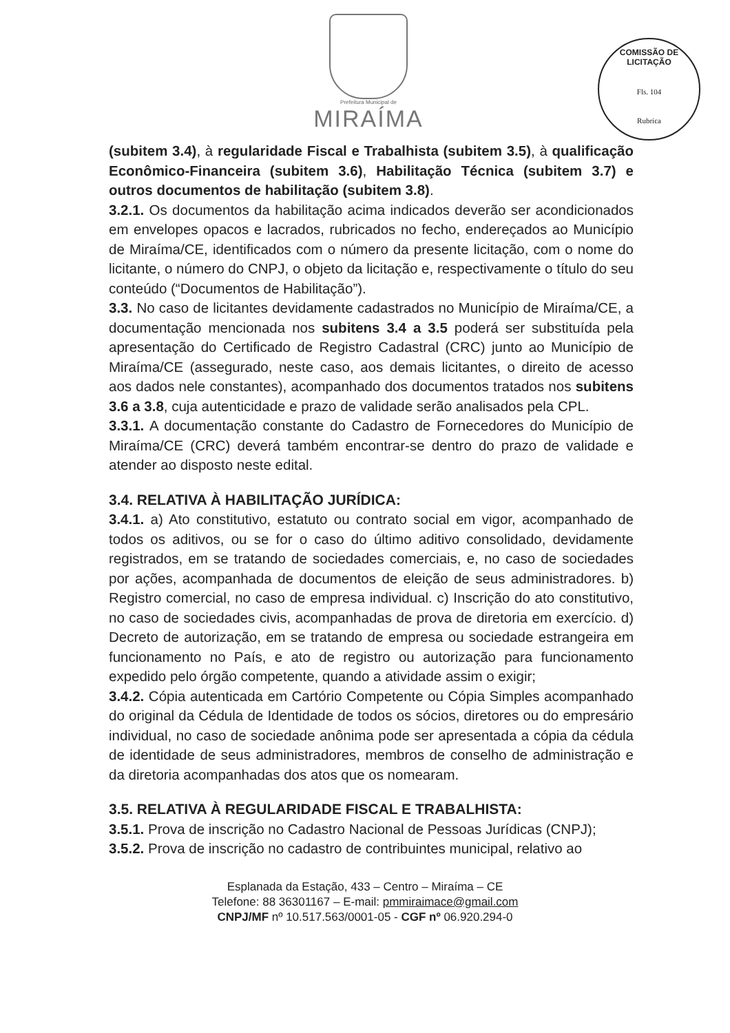Prefeitura Municipal de
MIRAÍMA
COMISSÃO DE LICITAÇÃO
Fls. 104
Rubrica
(subitem 3.4), à regularidade Fiscal e Trabalhista (subitem 3.5), à qualificação Econômico-Financeira (subitem 3.6), Habilitação Técnica (subitem 3.7) e outros documentos de habilitação (subitem 3.8).
3.2.1. Os documentos da habilitação acima indicados deverão ser acondicionados em envelopes opacos e lacrados, rubricados no fecho, endereçados ao Município de Miraíma/CE, identificados com o número da presente licitação, com o nome do licitante, o número do CNPJ, o objeto da licitação e, respectivamente o título do seu conteúdo (“Documentos de Habilitação”).
3.3. No caso de licitantes devidamente cadastrados no Município de Miraíma/CE, a documentação mencionada nos subitens 3.4 a 3.5 poderá ser substituída pela apresentação do Certificado de Registro Cadastral (CRC) junto ao Município de Miraíma/CE (assegurado, neste caso, aos demais licitantes, o direito de acesso aos dados nele constantes), acompanhado dos documentos tratados nos subitens 3.6 a 3.8, cuja autenticidade e prazo de validade serão analisados pela CPL.
3.3.1. A documentação constante do Cadastro de Fornecedores do Município de Miraíma/CE (CRC) deverá também encontrar-se dentro do prazo de validade e atender ao disposto neste edital.
3.4. RELATIVA À HABILITAÇÃO JURÍDICA:
3.4.1. a) Ato constitutivo, estatuto ou contrato social em vigor, acompanhado de todos os aditivos, ou se for o caso do último aditivo consolidado, devidamente registrados, em se tratando de sociedades comerciais, e, no caso de sociedades por ações, acompanhada de documentos de eleição de seus administradores. b) Registro comercial, no caso de empresa individual. c) Inscrição do ato constitutivo, no caso de sociedades civis, acompanhadas de prova de diretoria em exercício. d) Decreto de autorização, em se tratando de empresa ou sociedade estrangeira em funcionamento no País, e ato de registro ou autorização para funcionamento expedido pelo órgão competente, quando a atividade assim o exigir;
3.4.2. Cópia autenticada em Cartório Competente ou Cópia Simples acompanhado do original da Cédula de Identidade de todos os sócios, diretores ou do empresário individual, no caso de sociedade anônima pode ser apresentada a cópia da cédula de identidade de seus administradores, membros de conselho de administração e da diretoria acompanhadas dos atos que os nomearam.
3.5. RELATIVA À REGULARIDADE FISCAL E TRABALHISTA:
3.5.1. Prova de inscrição no Cadastro Nacional de Pessoas Jurídicas (CNPJ);
3.5.2. Prova de inscrição no cadastro de contribuintes municipal, relativo ao
Esplanada da Estação, 433 – Centro – Miraíma – CE
Telefone: 88 36301167 – E-mail: pmmiraimace@gmail.com
CNPJ/MF nº 10.517.563/0001-05 - CGF nº 06.920.294-0